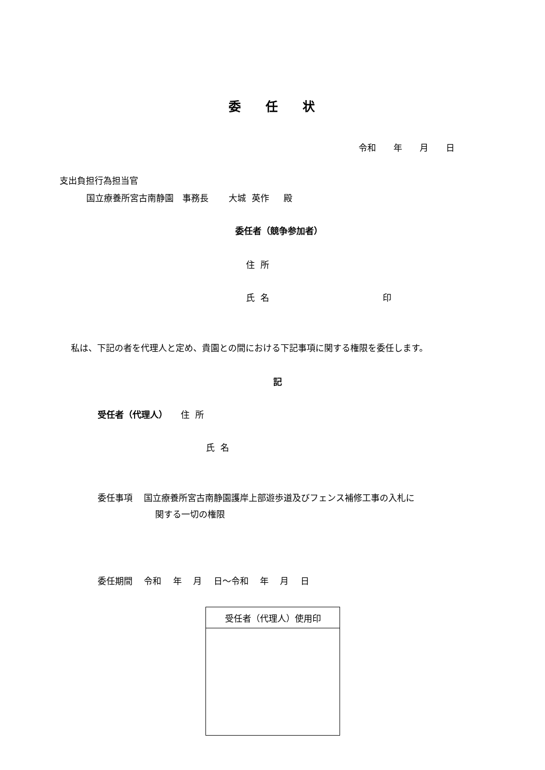委　　任　　状
令和　　年　　月　　日
支出負担行為担当官
国立療養所宮古南静園　事務長　　 大城 英作　 殿
委任者（競争参加者）
住 所
氏 名 印
私は、下記の者を代理人と定め、貴園との間における下記事項に関する権限を委任します。
記
受任者（代理人）　　住 所
氏 名
委任事項　 国立療養所宮古南静園護岸上部遊歩道及びフェンス補修工事の入札に
関する一切の権限
委任期間　 令和　 年　 月　 日～令和　 年　 月　 日
| 受任者（代理人）使用印 |